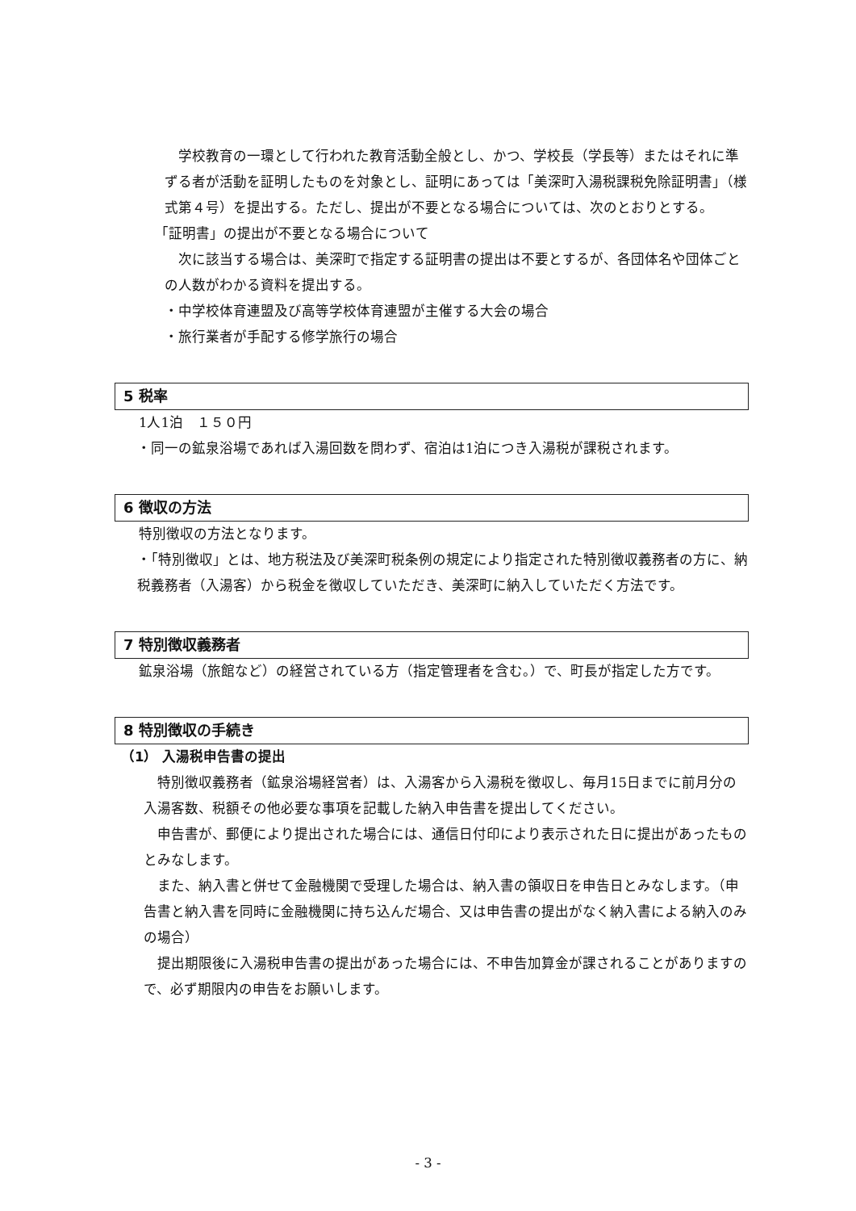学校教育の一環として行われた教育活動全般とし、かつ、学校長（学長等）またはそれに準ずる者が活動を証明したものを対象とし、証明にあっては「美深町入湯税課税免除証明書」（様式第４号）を提出する。ただし、提出が不要となる場合については、次のとおりとする。
「証明書」の提出が不要となる場合について
　次に該当する場合は、美深町で指定する証明書の提出は不要とするが、各団体名や団体ごとの人数がわかる資料を提出する。
・中学校体育連盟及び高等学校体育連盟が主催する大会の場合
・旅行業者が手配する修学旅行の場合
5 税率
1人1泊　１５０円
・同一の鉱泉浴場であれば入湯回数を問わず、宿泊は1泊につき入湯税が課税されます。
6 徴収の方法
特別徴収の方法となります。
・「特別徴収」とは、地方税法及び美深町税条例の規定により指定された特別徴収義務者の方に、納税義務者（入湯客）から税金を徴収していただき、美深町に納入していただく方法です。
7 特別徴収義務者
鉱泉浴場（旅館など）の経営されている方（指定管理者を含む。）で、町長が指定した方です。
8 特別徴収の手続き
（1） 入湯税申告書の提出
　特別徴収義務者（鉱泉浴場経営者）は、入湯客から入湯税を徴収し、毎月15日までに前月分の入湯客数、税額その他必要な事項を記載した納入申告書を提出してください。
　申告書が、郵便により提出された場合には、通信日付印により表示された日に提出があったものとみなします。
　また、納入書と併せて金融機関で受理した場合は、納入書の領収日を申告日とみなします。（申告書と納入書を同時に金融機関に持ち込んだ場合、又は申告書の提出がなく納入書による納入のみの場合）
　提出期限後に入湯税申告書の提出があった場合には、不申告加算金が課されることがありますので、必ず期限内の申告をお願いします。
- 3 -